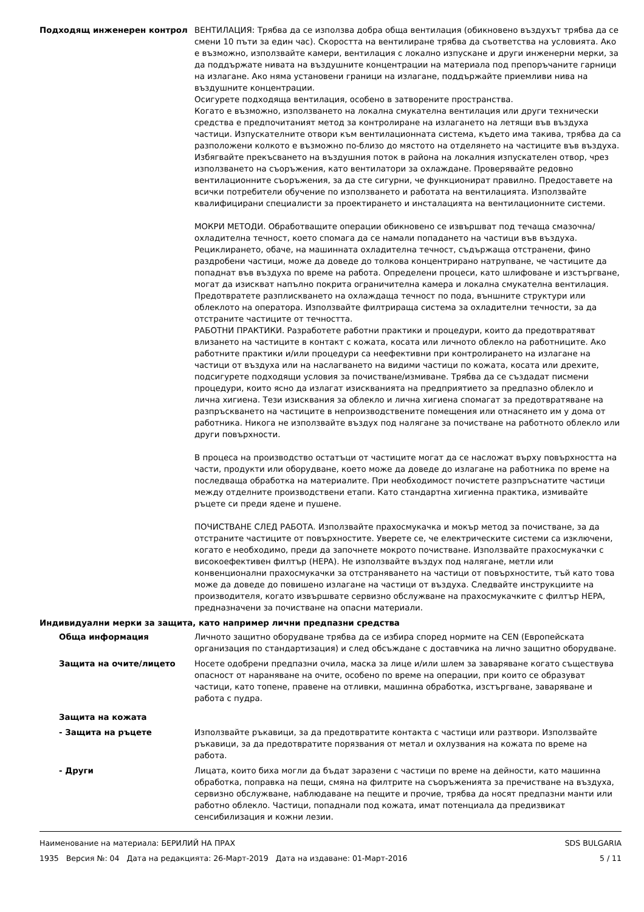Подходящ инженерен контрол ВЕНТИЛАЦИЯ: Трябва да се използва добра обща вентилация (обикновено въздухът трябва да се смени 10 пъти за един час). Скоростта на вентилиране трябва да съответства на условията. Ако е възможно, използвайте камери, вентилация с локално изпускане и други инженерни мерки, за да поддържате нивата на въздушните концентрации на материала под препоръчаните гарници на излагане. Ако няма установени граници на излагане, поддържайте приемливи нива на въздушните концентрации.
Осигурете подходяща вентилация, особено в затворените пространства.
Когато е възможно, използването на локална смукателна вентилация или други технически средства е предпочитаният метод за контролиране на излагането на летящи във въздуха частици. Изпускателните отвори към вентилационната система, където има такива, трябва да са разположени колкото е възможно по-близо до мястото на отделянето на частиците във въздуха. Избягвайте прекъсването на въздушния поток в района на локалния изпускателен отвор, чрез използването на съоръжения, като вентилатори за охлаждане. Проверявайте редовно вентилационните съоръжения, за да сте сигурни, че функционират правилно. Предоставете на всички потребители обучение по използването и работата на вентилацията. Използвайте квалифицирани специалисти за проектирането и инсталацията на вентилационните системи.
МОКРИ МЕТОДИ. Обработващите операции обикновено се извършват под течаща смазочна/охладителна течност, което спомага да се намали попадането на частици във въздуха. Рециклирането, обаче, на машинната охладителна течност, съдържаща отстранени, фино раздробени частици, може да доведе до толкова концентрирано натрупване, че частиците да попаднат във въздуха по време на работа. Определени процеси, като шлифоване и изстъргване, могат да изискват напълно покрита ограничителна камера и локална смукателна вентилация. Предотвратете разплискването на охлаждаща течност по пода, външните структури или облеклото на оператора. Използвайте филтрираща система за охладителни течности, за да отстраните частиците от течността.
РАБОТНИ ПРАКТИКИ. Разработете работни практики и процедури, които да предотвратяват влизането на частиците в контакт с кожата, косата или личното облекло на работниците. Ако работните практики и/или процедури са неефективни при контролирането на излагане на частици от въздуха или на наслагването на видими частици по кожата, косата или дрехите, подсигурете подходящи условия за почистване/измиване. Трябва да се създадат писмени процедури, които ясно да излагат изискванията на предприятието за предпазно облекло и лична хигиена. Тези изисквания за облекло и лична хигиена спомагат за предотвратяване на разпръскването на частиците в непроизводствените помещения или отнасянето им у дома от работника. Никога не използвайте въздух под налягане за почистване на работното облекло или други повърхности.
В процеса на производство остатъци от частиците могат да се насложат върху повърхността на части, продукти или оборудване, което може да доведе до излагане на работника по време на последваща обработка на материалите. При необходимост почистете разпръснатите частици между отделните производствени етапи. Като стандартна хигиенна практика, измивайте ръцете си преди ядене и пушене.
ПОЧИСТВАНЕ СЛЕД РАБОТА. Използвайте прахосмукачка и мокър метод за почистване, за да отстраните частиците от повърхностите. Уверете се, че електрическите системи са изключени, когато е необходимо, преди да започнете мокрото почистване. Използвайте прахосмукачки с високоефективен филтър (HEPA). Не използвайте въздух под налягане, метли или конвенционални прахосмукачки за отстраняването на частици от повърхностите, тъй като това може да доведе до повишено излагане на частици от въздуха. Следвайте инструкциите на производителя, когато извършвате сервизно обслужване на прахосмукачките с филтър HEPA, предназначени за почистване на опасни материали.
Индивидуални мерки за защита, като например лични предпазни средства
Обща информация Личното защитно оборудване трябва да се избира според нормите на CEN (Европейската организация по стандартизация) и след обсъждане с доставчика на лично защитно оборудване.
Защита на очите/лицето Носете одобрени предпазни очила, маска за лице и/или шлем за заваряване когато съществува опасност от нараняване на очите, особено по време на операции, при които се образуват частици, като топене, правене на отливки, машинна обработка, изстъргване, заваряване и работа с пудра.
Защита на кожата
- Защита на ръцете Използвайте ръкавици, за да предотвратите контакта с частици или разтвори. Използвайте ръкавици, за да предотвратите порязвания от метал и охлузвания на кожата по време на работа.
- Други Лицата, които биха могли да бъдат заразени с частици по време на дейности, като машинна обработка, поправка на пещи, смяна на филтрите на съоръженията за пречистване на въздуха, сервизно обслужване, наблюдаване на пещите и прочие, трябва да носят предпазни манти или работно облекло. Частици, попаднали под кожата, имат потенциала да предизвикат сенсибилизация и кожни лезии.
Наименование на материала: БЕРИЛИЙ НА ПРАХ
1935 Версия №: 04 Дата на редакцията: 26-Март-2019 Дата на издаване: 01-Март-2016
SDS BULGARIA
5 / 11